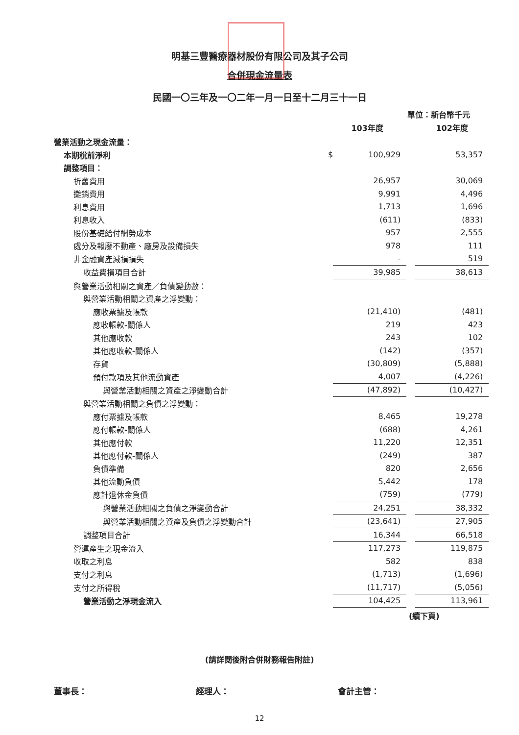明基三豐醫療器材股份有限公司及其子公司
合併現金流量表
民國一〇三年及一〇二年一月一日至十二月三十一日
單位：新台幣千元
| | | 103年度 | | | 102年度 |
| 營業活動之現金流量： | | | | | |
| 本期稅前淨利 | | $ | 100,929 | | 53,357 |
| 調整項目： | | | | | |
| 折舊費用 | | | 26,957 | | 30,069 |
| 攤銷費用 | | | 9,991 | | 4,496 |
| 利息費用 | | | 1,713 | | 1,696 |
| 利息收入 | | | (611) | | (833) |
| 股份基礎給付酬勞成本 | | | 957 | | 2,555 |
| 處分及報廢不動產、廠房及設備損失 | | | 978 | | 111 |
| 非金融資產減損損失 | | | - | | 519 |
| 收益費損項目合計 | | | 39,985 | | 38,613 |
| 與營業活動相關之資產／負債變動數： | | | | | |
| 與營業活動相關之資產之淨變動： | | | | | |
| 應收票據及帳款 | | | (21,410) | | (481) |
| 應收帳款-關係人 | | | 219 | | 423 |
| 其他應收款 | | | 243 | | 102 |
| 其他應收款-關係人 | | | (142) | | (357) |
| 存貨 | | | (30,809) | | (5,888) |
| 預付款項及其他流動資產 | | | 4,007 | | (4,226) |
| 與營業活動相關之資產之淨變動合計 | | | (47,892) | | (10,427) |
| 與營業活動相關之負債之淨變動： | | | | | |
| 應付票據及帳款 | | | 8,465 | | 19,278 |
| 應付帳款-關係人 | | | (688) | | 4,261 |
| 其他應付款 | | | 11,220 | | 12,351 |
| 其他應付款-關係人 | | | (249) | | 387 |
| 負債準備 | | | 820 | | 2,656 |
| 其他流動負債 | | | 5,442 | | 178 |
| 應計退休金負債 | | | (759) | | (779) |
| 與營業活動相關之負債之淨變動合計 | | | 24,251 | | 38,332 |
| 與營業活動相關之資產及負債之淨變動合計 | | | (23,641) | | 27,905 |
| 調整項目合計 | | | 16,344 | | 66,518 |
| 營運產生之現金流入 | | | 117,273 | | 119,875 |
| 收取之利息 | | | 582 | | 838 |
| 支付之利息 | | | (1,713) | | (1,696) |
| 支付之所得稅 | | | (11,717) | | (5,056) |
| 營業活動之淨現金流入 | | | 104,425 | | 113,961 |
(續下頁)
(請詳閱後附合併財務報告附註)
董事長： 經理人： 會計主管：
12